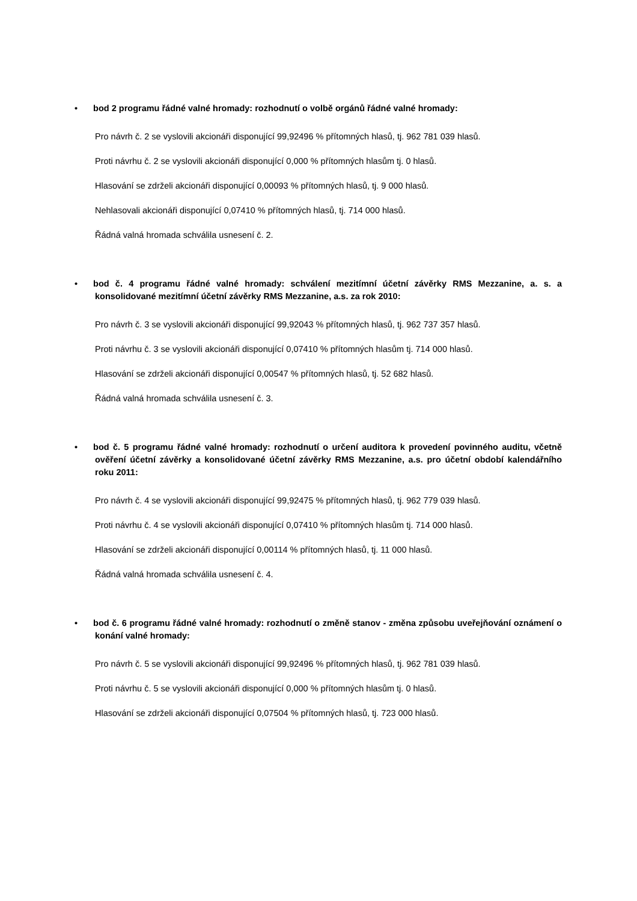• bod 2 programu řádné valné hromady: rozhodnutí o volbě orgánů řádné valné hromady:
Pro návrh č. 2 se vyslovili akcionáři disponující 99,92496 % přítomných hlasů, tj. 962 781 039 hlasů.
Proti návrhu č. 2 se vyslovili akcionáři disponující 0,000 % přítomných hlasům tj. 0 hlasů.
Hlasování se zdrželi akcionáři disponující 0,00093 % přítomných hlasů, tj. 9 000 hlasů.
Nehlasovali akcionáři disponující 0,07410 % přítomných hlasů, tj. 714 000 hlasů.
Řádná valná hromada schválila usnesení č. 2.
• bod č. 4 programu řádné valné hromady: schválení mezitímní účetní závěrky RMS Mezzanine, a. s. a konsolidované mezitímní účetní závěrky RMS Mezzanine, a.s. za rok 2010:
Pro návrh č. 3 se vyslovili akcionáři disponující 99,92043 % přítomných hlasů, tj. 962 737 357 hlasů.
Proti návrhu č. 3 se vyslovili akcionáři disponující 0,07410 % přítomných hlasům tj. 714 000 hlasů.
Hlasování se zdrželi akcionáři disponující 0,00547 % přítomných hlasů, tj. 52 682 hlasů.
Řádná valná hromada schválila usnesení č. 3.
• bod č. 5 programu řádné valné hromady: rozhodnutí o určení auditora k provedení povinného auditu, včetně ověření účetní závěrky a konsolidované účetní závěrky RMS Mezzanine, a.s. pro účetní období kalendářního roku 2011:
Pro návrh č. 4 se vyslovili akcionáři disponující 99,92475 % přítomných hlasů, tj. 962 779 039 hlasů.
Proti návrhu č. 4 se vyslovili akcionáři disponující 0,07410 % přítomných hlasům tj. 714 000 hlasů.
Hlasování se zdrželi akcionáři disponující 0,00114 % přítomných hlasů, tj. 11 000 hlasů.
Řádná valná hromada schválila usnesení č. 4.
• bod č. 6 programu řádné valné hromady: rozhodnutí o změně stanov - změna způsobu uveřejňování oznámení o konání valné hromady:
Pro návrh č. 5 se vyslovili akcionáři disponující 99,92496 % přítomných hlasů, tj. 962 781 039 hlasů.
Proti návrhu č. 5 se vyslovili akcionáři disponující 0,000 % přítomných hlasům tj. 0 hlasů.
Hlasování se zdrželi akcionáři disponující 0,07504 % přítomných hlasů, tj. 723 000 hlasů.